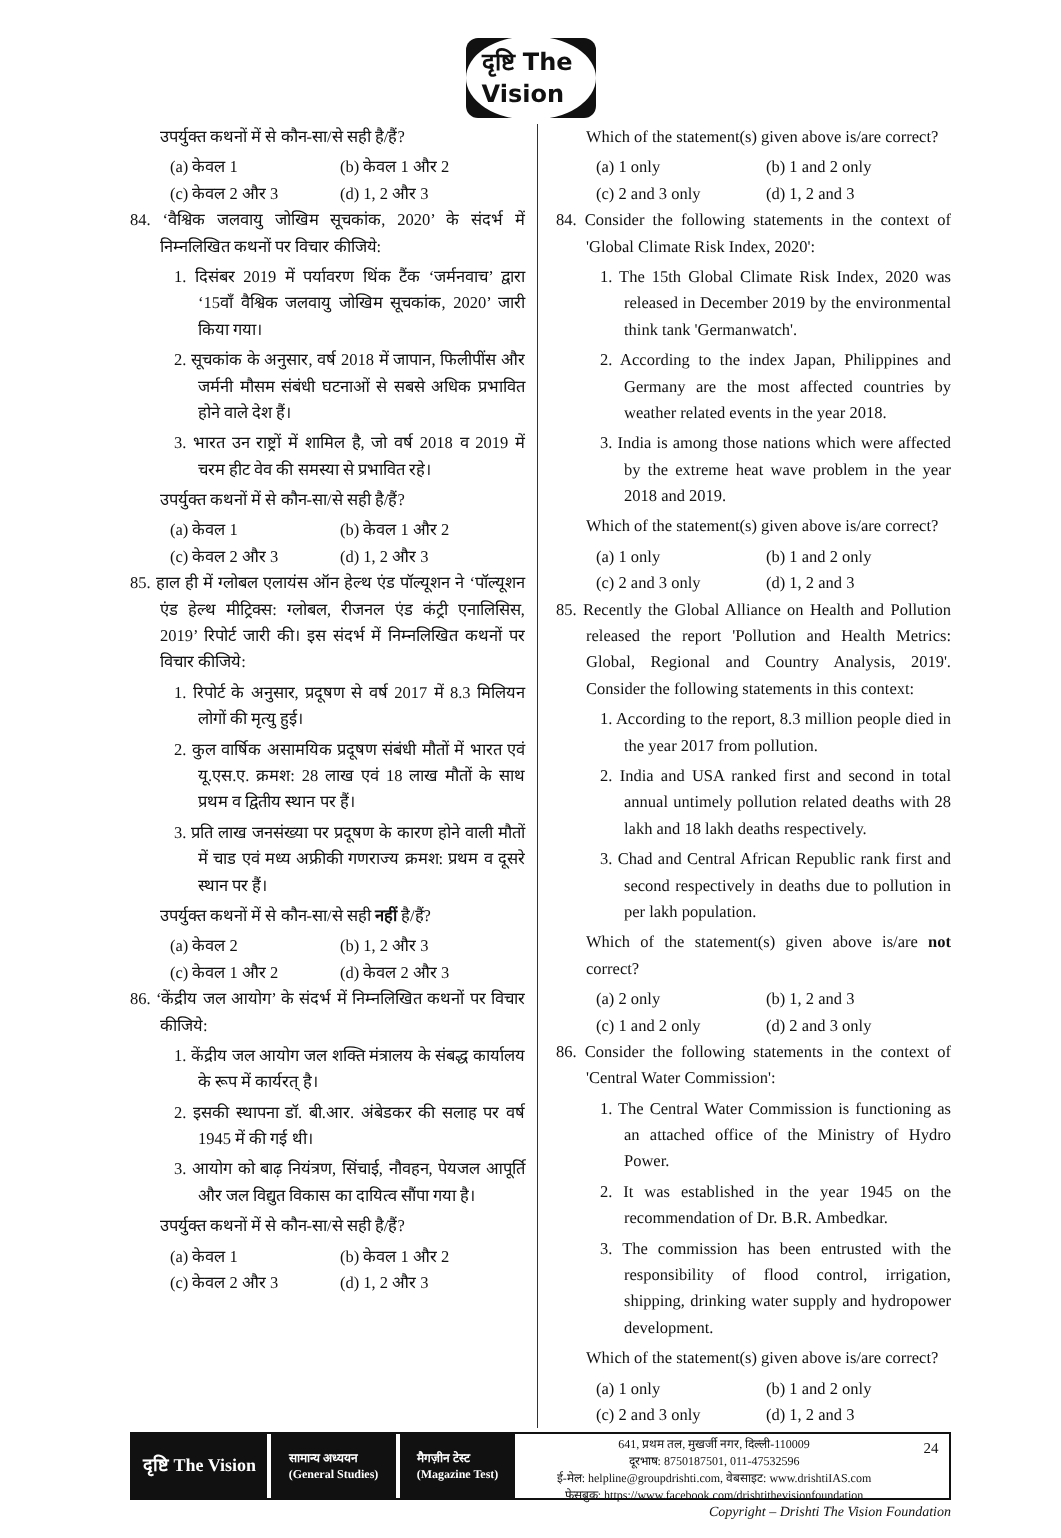दृष्टि The Vision
उपर्युक्त कथनों में से कौन-सा/से सही है/हैं?
(a) केवल 1 (b) केवल 1 और 2
(c) केवल 2 और 3 (d) 1, 2 और 3
84. ‘वैश्विक जलवायु जोखिम सूचकांक, 2020’ के संदर्भ में निम्नलिखित कथनों पर विचार कीजिये:
1. दिसंबर 2019 में पर्यावरण थिंक टैंक ‘जर्मनवाच’ द्वारा ‘15वाँ वैश्विक जलवायु जोखिम सूचकांक, 2020’ जारी किया गया।
2. सूचकांक के अनुसार, वर्ष 2018 में जापान, फिलीपींस और जर्मनी मौसम संबंधी घटनाओं से सबसे अधिक प्रभावित होने वाले देश हैं।
3. भारत उन राष्ट्रों में शामिल है, जो वर्ष 2018 व 2019 में चरम हीट वेव की समस्या से प्रभावित रहे।
उपर्युक्त कथनों में से कौन-सा/से सही है/हैं?
(a) केवल 1 (b) केवल 1 और 2
(c) केवल 2 और 3 (d) 1, 2 और 3
85. हाल ही में ग्लोबल एलायंस ऑन हेल्थ एंड पॉल्यूशन ने ‘पॉल्यूशन एंड हेल्थ मीट्रिक्स: ग्लोबल, रीजनल एंड कंट्री एनालिसिस, 2019’ रिपोर्ट जारी की। इस संदर्भ में निम्नलिखित कथनों पर विचार कीजिये:
1. रिपोर्ट के अनुसार, प्रदूषण से वर्ष 2017 में 8.3 मिलियन लोगों की मृत्यु हुई।
2. कुल वार्षिक असामयिक प्रदूषण संबंधी मौतों में भारत एवं यू.एस.ए. क्रमश: 28 लाख एवं 18 लाख मौतों के साथ प्रथम व द्वितीय स्थान पर हैं।
3. प्रति लाख जनसंख्या पर प्रदूषण के कारण होने वाली मौतों में चाड एवं मध्य अफ्रीकी गणराज्य क्रमश: प्रथम व दूसरे स्थान पर हैं।
उपर्युक्त कथनों में से कौन-सा/से सही नहीं है/हैं?
(a) केवल 2 (b) 1, 2 और 3
(c) केवल 1 और 2 (d) केवल 2 और 3
86. ‘केंद्रीय जल आयोग’ के संदर्भ में निम्नलिखित कथनों पर विचार कीजिये:
1. केंद्रीय जल आयोग जल शक्ति मंत्रालय के संबद्ध कार्यालय के रूप में कार्यरत् है।
2. इसकी स्थापना डॉ. बी.आर. अंबेडकर की सलाह पर वर्ष 1945 में की गई थी।
3. आयोग को बाढ़ नियंत्रण, सिंचाई, नौवहन, पेयजल आपूर्ति और जल विद्युत विकास का दायित्व सौंपा गया है।
उपर्युक्त कथनों में से कौन-सा/से सही है/हैं?
(a) केवल 1 (b) केवल 1 और 2
(c) केवल 2 और 3 (d) 1, 2 और 3
Which of the statement(s) given above is/are correct?
(a) 1 only (b) 1 and 2 only
(c) 2 and 3 only (d) 1, 2 and 3
84. Consider the following statements in the context of 'Global Climate Risk Index, 2020':
1. The 15th Global Climate Risk Index, 2020 was released in December 2019 by the environmental think tank 'Germanwatch'.
2. According to the index Japan, Philippines and Germany are the most affected countries by weather related events in the year 2018.
3. India is among those nations which were affected by the extreme heat wave problem in the year 2018 and 2019.
Which of the statement(s) given above is/are correct?
(a) 1 only (b) 1 and 2 only
(c) 2 and 3 only (d) 1, 2 and 3
85. Recently the Global Alliance on Health and Pollution released the report 'Pollution and Health Metrics: Global, Regional and Country Analysis, 2019'. Consider the following statements in this context:
1. According to the report, 8.3 million people died in the year 2017 from pollution.
2. India and USA ranked first and second in total annual untimely pollution related deaths with 28 lakh and 18 lakh deaths respectively.
3. Chad and Central African Republic rank first and second respectively in deaths due to pollution in per lakh population.
Which of the statement(s) given above is/are not correct?
(a) 2 only (b) 1, 2 and 3
(c) 1 and 2 only (d) 2 and 3 only
86. Consider the following statements in the context of 'Central Water Commission':
1. The Central Water Commission is functioning as an attached office of the Ministry of Hydro Power.
2. It was established in the year 1945 on the recommendation of Dr. B.R. Ambedkar.
3. The commission has been entrusted with the responsibility of flood control, irrigation, shipping, drinking water supply and hydropower development.
Which of the statement(s) given above is/are correct?
(a) 1 only (b) 1 and 2 only
(c) 2 and 3 only (d) 1, 2 and 3
दृष्टि The Vision
सामान्य अध्ययन
(General Studies)
मैगज़ीन टेस्ट
(Magazine Test)
641, प्रथम तल, मुखर्जी नगर, दिल्ली-110009
दूरभाष: 8750187501, 011-47532596
ई-मेल: helpline@groupdrishti.com, वेबसाइट: www.drishtiIAS.com
फेसबुक: https://www.facebook.com/drishtithevisionfoundation
24
Copyright – Drishti The Vision Foundation